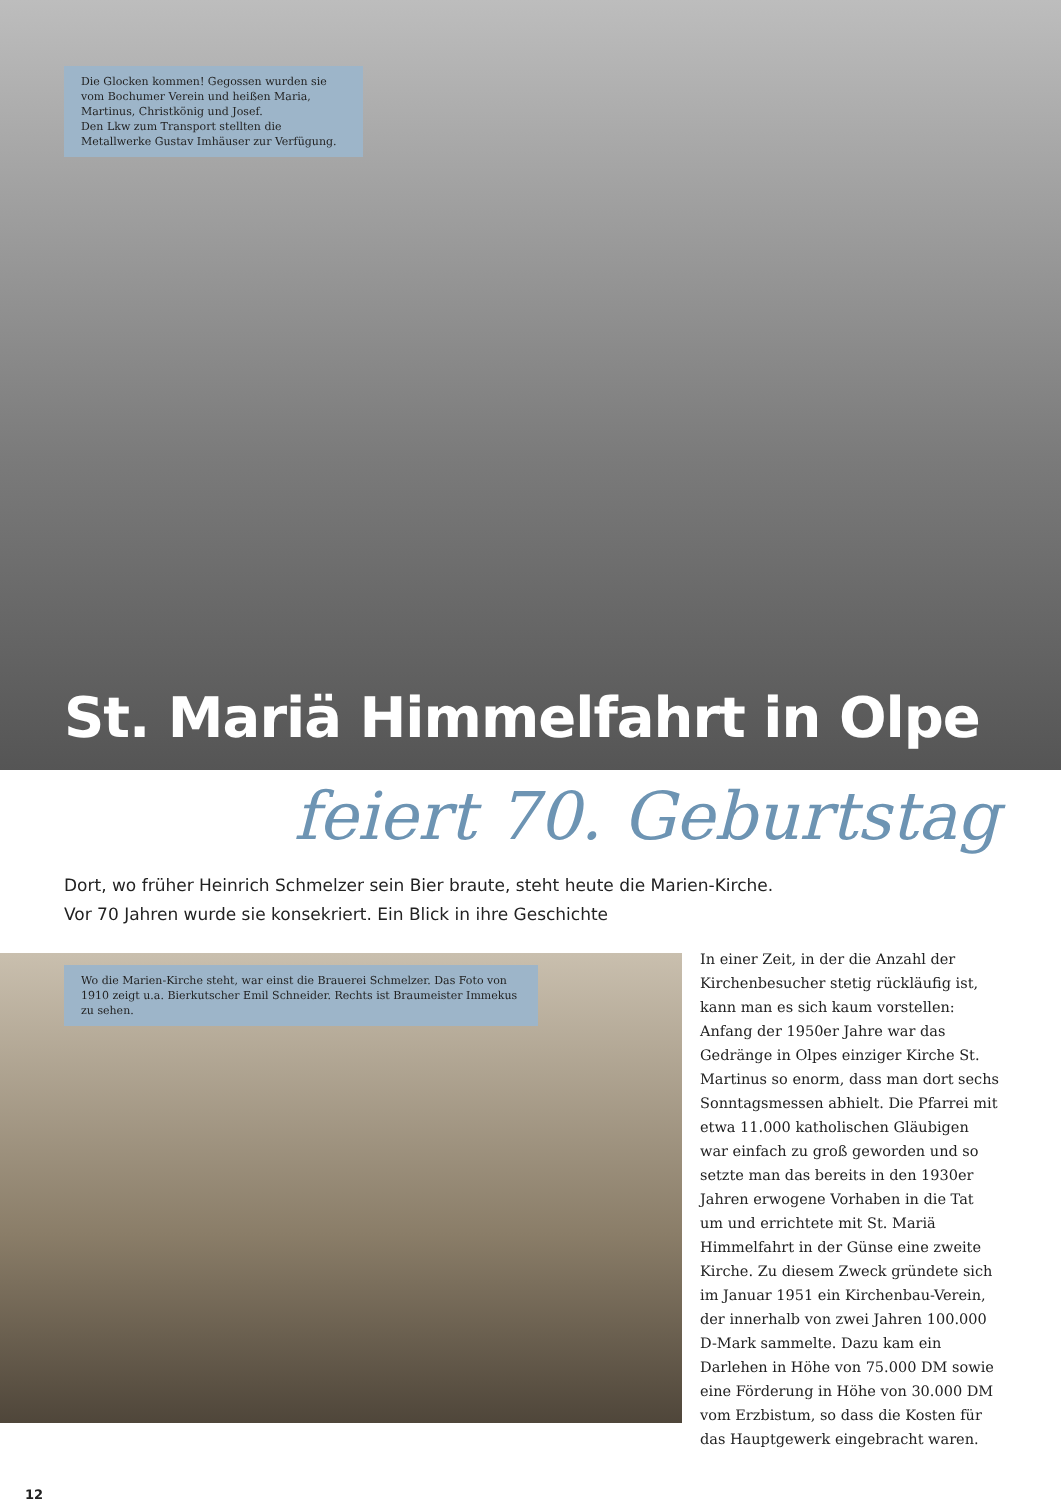Die Glocken kommen! Gegossen wurden sie vom Bochumer Verein und heißen Maria, Martinus, Christkönig und Josef.
Den Lkw zum Transport stellten die Metallwerke Gustav Imhäuser zur Verfügung.
St. Mariä Himmelfahrt in Olpe
feiert 70. Geburtstag
Dort, wo früher Heinrich Schmelzer sein Bier braute, steht heute die Marien-Kirche.
Vor 70 Jahren wurde sie konsekriert. Ein Blick in ihre Geschichte
Wo die Marien-Kirche steht, war einst die Brauerei Schmelzer. Das Foto von 1910 zeigt u.a. Bierkutscher Emil Schneider. Rechts ist Braumeister Immekus zu sehen.
In einer Zeit, in der die Anzahl der Kirchenbesucher stetig rückläufig ist, kann man es sich kaum vorstellen: Anfang der 1950er Jahre war das Gedränge in Olpes einziger Kirche St. Martinus so enorm, dass man dort sechs Sonntagsmessen abhielt. Die Pfarrei mit etwa 11.000 katholischen Gläubigen war einfach zu groß geworden und so setzte man das bereits in den 1930er Jahren erwogene Vorhaben in die Tat um und errichtete mit St. Mariä Himmelfahrt in der Günse eine zweite Kirche. Zu diesem Zweck gründete sich im Januar 1951 ein Kirchenbau-Verein, der innerhalb von zwei Jahren 100.000 D-Mark sammelte. Dazu kam ein Darlehen in Höhe von 75.000 DM sowie eine Förderung in Höhe von 30.000 DM vom Erzbistum, so dass die Kosten für das Hauptgewerk eingebracht waren.
12